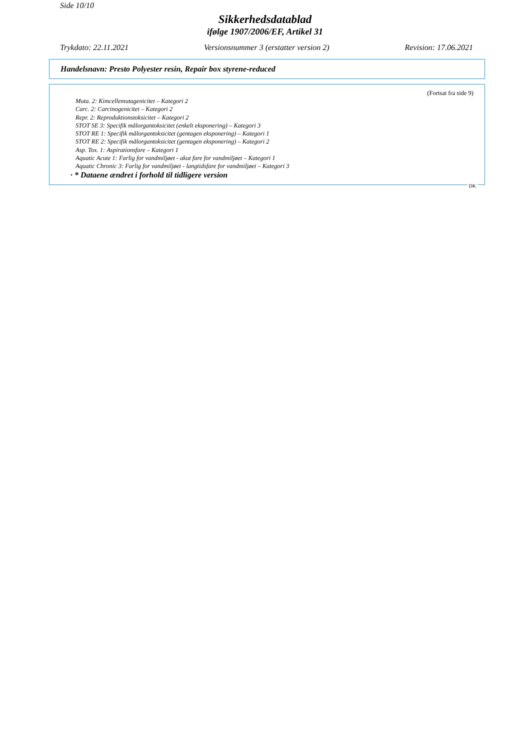Side 10/10
Sikkerhedsdatablad
ifølge 1907/2006/EF, Artikel 31
Trykdato: 22.11.2021 Versionsnummer 3 (erstatter version 2) Revision: 17.06.2021
Handelsnavn: Presto Polyester resin, Repair box styrene-reduced
(Fortsat fra side 9)
Muta. 2: Kimcellemutagenicitet – Kategori 2
Carc. 2: Carcinogenicitet – Kategori 2
Repr. 2: Reproduktionstoksicitet – Kategori 2
STOT SE 3: Specifik målorgantoksicitet (enkelt eksponering) – Kategori 3
STOT RE 1: Specifik målorgantoksicitet (gentagen eksponering) – Kategori 1
STOT RE 2: Specifik målorgantoksicitet (gentagen eksponering) – Kategori 2
Asp. Tox. 1: Aspirationsfare – Kategori 1
Aquatic Acute 1: Farlig for vandmiljøet - akut fare for vandmiljøet – Kategori 1
Aquatic Chronic 3: Farlig for vandmiljøet - langtidsfare for vandmiljøet – Kategori 3
· * Dataene ændret i forhold til tidligere version
DK